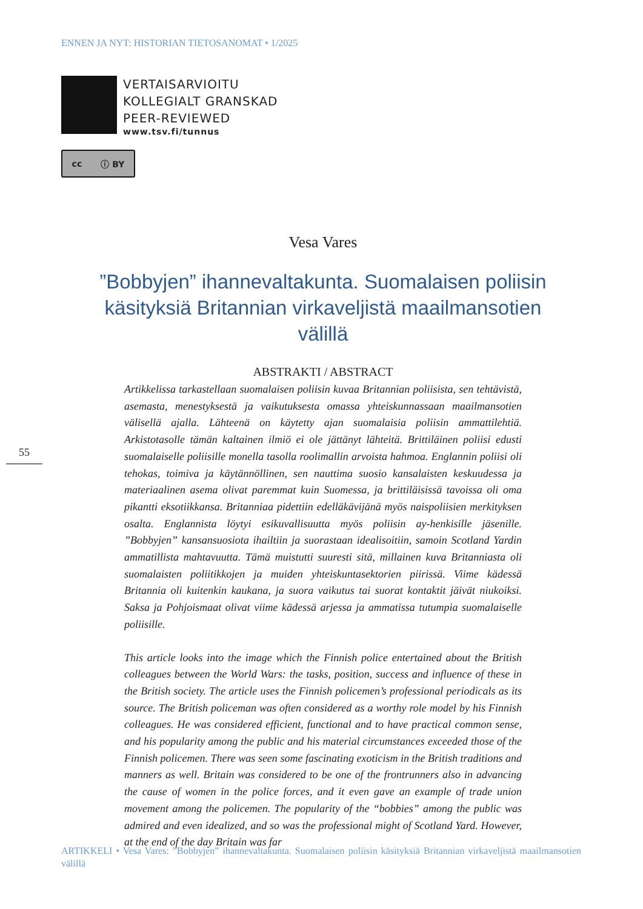ENNEN JA NYT: HISTORIAN TIETOSANOMAT • 1/2025
VERTAISARVIOITU
KOLLEGIALT GRANSKAD
PEER-REVIEWED
www.tsv.fi/tunnus
cc ⓘ BY
55
Vesa Vares
”Bobbyjen” ihannevaltakunta. Suomalaisen poliisin käsityksiä Britannian virkaveljistä maailmansotien välillä
ABSTRAKTI / ABSTRACT
Artikkelissa tarkastellaan suomalaisen poliisin kuvaa Britannian poliisista, sen tehtävistä, asemasta, menestyksestä ja vaikutuksesta omassa yhteiskunnassaan maailmansotien välisellä ajalla. Lähteenä on käytetty ajan suomalaisia poliisin ammattilehtiä. Arkistotasolle tämän kaltainen ilmiö ei ole jättänyt lähteitä. Brittiläinen poliisi edusti suomalaiselle poliisille monella tasolla roolimallin arvoista hahmoa. Englannin poliisi oli tehokas, toimiva ja käytännöllinen, sen nauttima suosio kansalaisten keskuudessa ja materiaalinen asema olivat paremmat kuin Suomessa, ja brittiläisissä tavoissa oli oma pikantti eksotiikkansa. Britanniaa pidettiin edelläkävijänä myös naispoliisien merkityksen osalta. Englannista löytyi esikuvallisuutta myös poliisin ay-henkisille jäsenille. ”Bobbyjen” kansansuosiota ihailtiin ja suorastaan idealisoitiin, samoin Scotland Yardin ammatillista mahtavuutta. Tämä muistutti suuresti sitä, millainen kuva Britanniasta oli suomalaisten poliitikkojen ja muiden yhteiskuntasektorien piirissä. Viime kädessä Britannia oli kuitenkin kaukana, ja suora vaikutus tai suorat kontaktit jäivät niukoiksi. Saksa ja Pohjoismaat olivat viime kädessä arjessa ja ammatissa tutumpia suomalaiselle poliisille.
This article looks into the image which the Finnish police entertained about the British colleagues between the World Wars: the tasks, position, success and influence of these in the British society. The article uses the Finnish policemen’s professional periodicals as its source. The British policeman was often considered as a worthy role model by his Finnish colleagues. He was considered efficient, functional and to have practical common sense, and his popularity among the public and his material circumstances exceeded those of the Finnish policemen. There was seen some fascinating exoticism in the British traditions and manners as well. Britain was considered to be one of the frontrunners also in advancing the cause of women in the police forces, and it even gave an example of trade union movement among the policemen. The popularity of the “bobbies” among the public was admired and even idealized, and so was the professional might of Scotland Yard. However, at the end of the day Britain was far
ARTIKKELI • Vesa Vares: ”Bobbyjen” ihannevaltakunta. Suomalaisen poliisin käsityksiä Britannian virkaveljistä maailmansotien välillä